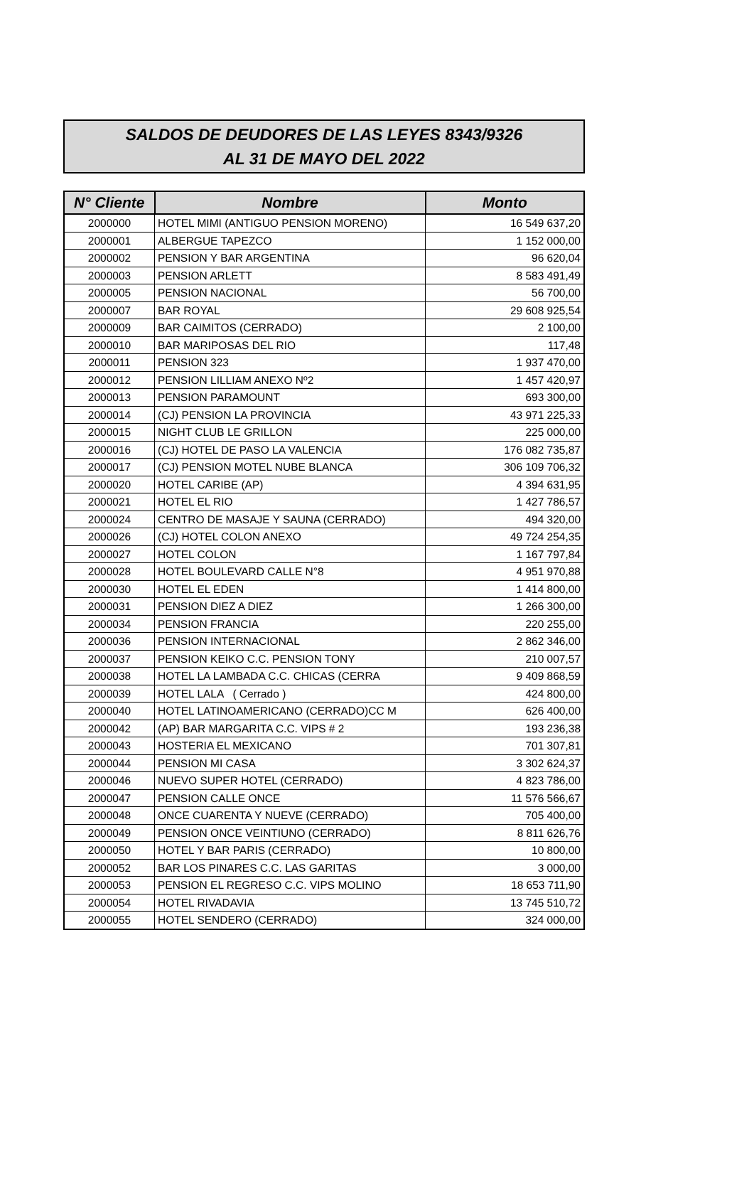SALDOS DE DEUDORES DE LAS LEYES 8343/9326
AL 31 DE MAYO DEL 2022
| N° Cliente | Nombre | Monto |
| --- | --- | --- |
| 2000000 | HOTEL MIMI (ANTIGUO PENSION MORENO) | 16 549 637,20 |
| 2000001 | ALBERGUE TAPEZCO | 1 152 000,00 |
| 2000002 | PENSION Y BAR ARGENTINA | 96 620,04 |
| 2000003 | PENSION ARLETT | 8 583 491,49 |
| 2000005 | PENSION NACIONAL | 56 700,00 |
| 2000007 | BAR ROYAL | 29 608 925,54 |
| 2000009 | BAR CAIMITOS (CERRADO) | 2 100,00 |
| 2000010 | BAR MARIPOSAS DEL RIO | 117,48 |
| 2000011 | PENSION 323 | 1 937 470,00 |
| 2000012 | PENSION LILLIAM ANEXO Nº2 | 1 457 420,97 |
| 2000013 | PENSION PARAMOUNT | 693 300,00 |
| 2000014 | (CJ) PENSION LA PROVINCIA | 43 971 225,33 |
| 2000015 | NIGHT CLUB LE GRILLON | 225 000,00 |
| 2000016 | (CJ) HOTEL DE PASO LA VALENCIA | 176 082 735,87 |
| 2000017 | (CJ) PENSION MOTEL NUBE BLANCA | 306 109 706,32 |
| 2000020 | HOTEL CARIBE (AP) | 4 394 631,95 |
| 2000021 | HOTEL EL RIO | 1 427 786,57 |
| 2000024 | CENTRO DE MASAJE Y SAUNA (CERRADO) | 494 320,00 |
| 2000026 | (CJ) HOTEL COLON ANEXO | 49 724 254,35 |
| 2000027 | HOTEL COLON | 1 167 797,84 |
| 2000028 | HOTEL BOULEVARD CALLE N°8 | 4 951 970,88 |
| 2000030 | HOTEL EL EDEN | 1 414 800,00 |
| 2000031 | PENSION DIEZ A DIEZ | 1 266 300,00 |
| 2000034 | PENSION FRANCIA | 220 255,00 |
| 2000036 | PENSION INTERNACIONAL | 2 862 346,00 |
| 2000037 | PENSION KEIKO C.C. PENSION TONY | 210 007,57 |
| 2000038 | HOTEL LA LAMBADA C.C. CHICAS (CERRA | 9 409 868,59 |
| 2000039 | HOTEL LALA ( Cerrado ) | 424 800,00 |
| 2000040 | HOTEL LATINOAMERICANO (CERRADO)CC M | 626 400,00 |
| 2000042 | (AP) BAR MARGARITA C.C. VIPS # 2 | 193 236,38 |
| 2000043 | HOSTERIA EL MEXICANO | 701 307,81 |
| 2000044 | PENSION MI CASA | 3 302 624,37 |
| 2000046 | NUEVO SUPER HOTEL (CERRADO) | 4 823 786,00 |
| 2000047 | PENSION CALLE ONCE | 11 576 566,67 |
| 2000048 | ONCE CUARENTA Y NUEVE (CERRADO) | 705 400,00 |
| 2000049 | PENSION ONCE VEINTIUNO (CERRADO) | 8 811 626,76 |
| 2000050 | HOTEL Y BAR PARIS (CERRADO) | 10 800,00 |
| 2000052 | BAR LOS PINARES C.C. LAS GARITAS | 3 000,00 |
| 2000053 | PENSION EL REGRESO C.C. VIPS MOLINO | 18 653 711,90 |
| 2000054 | HOTEL RIVADAVIA | 13 745 510,72 |
| 2000055 | HOTEL SENDERO (CERRADO) | 324 000,00 |